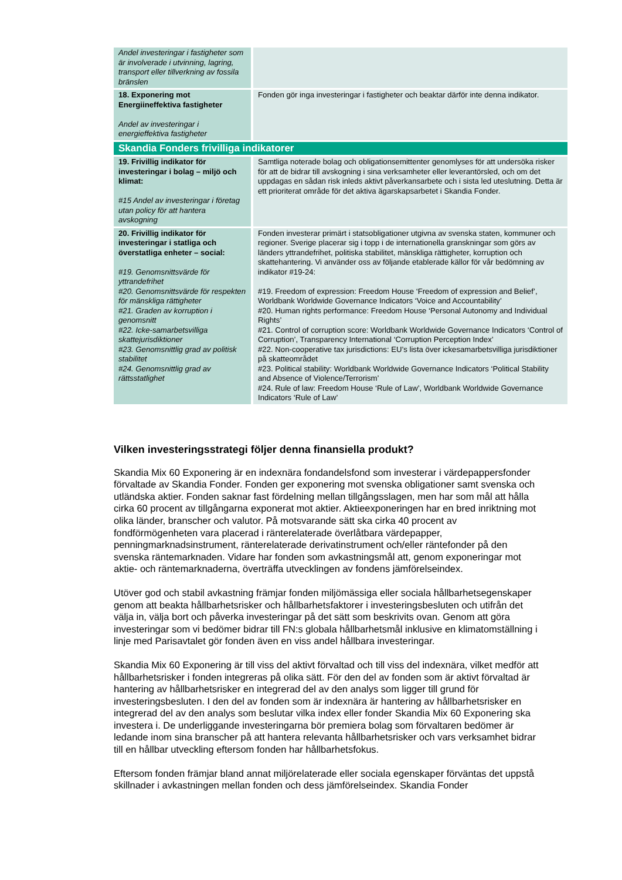| Andel investeringar i fastigheter som är involverade i utvinning, lagring, transport eller tillverkning av fossila bränslen | |
| 18. Exponering mot Energiineffektiva fastigheter Andel av investeringar i energieffektiva fastigheter | Fonden gör inga investeringar i fastigheter och beaktar därför inte denna indikator. |
| Skandia Fonders frivilliga indikatorer | |
| 19. Frivillig indikator för investeringar i bolag – miljö och klimat: #15 Andel av investeringar i företag utan policy för att hantera avskogning | Samtliga noterade bolag och obligationsemittenter genomlyses för att undersöka risker för att de bidrar till avskogning i sina verksamheter eller leverantörsled, och om det uppdagas en sådan risk inleds aktivt påverkansarbete och i sista led uteslutning. Detta är ett prioriterat område för det aktiva ägarskapsarbetet i Skandia Fonder. |
| 20. Frivillig indikator för investeringar i statliga och överstatliga enheter – social: #19. Genomsnittsvärde för yttrandefrihet #20. Genomsnittsvärde för respekten för mänskliga rättigheter #21. Graden av korruption i genomsnitt #22. Icke-samarbetsvilliga skattejurisdiktioner #23. Genomsnittlig grad av politisk stabilitet #24. Genomsnittlig grad av rättsstatlighet | Fonden investerar primärt i statsobligationer utgivna av svenska staten, kommuner och regioner. Sverige placerar sig i topp i de internationella granskningar som görs av länders yttrandefrihet, politiska stabilitet, mänskliga rättigheter, korruption och skattehantering. Vi använder oss av följande etablerade källor för vår bedömning av indikator #19-24: #19. Freedom of expression: Freedom House ‘Freedom of expression and Belief’, Worldbank Worldwide Governance Indicators ‘Voice and Accountability’ #20. Human rights performance: Freedom House ‘Personal Autonomy and Individual Rights’ #21. Control of corruption score: Worldbank Worldwide Governance Indicators ‘Control of Corruption’, Transparency International ‘Corruption Perception Index’ #22. Non-cooperative tax jurisdictions: EU’s lista över ickesamarbetsvilliga jurisdiktioner på skatteområdet #23. Political stability: Worldbank Worldwide Governance Indicators ‘Political Stability and Absence of Violence/Terrorism’ #24. Rule of law: Freedom House ‘Rule of Law’, Worldbank Worldwide Governance Indicators ‘Rule of Law’ |
Vilken investeringsstrategi följer denna finansiella produkt?
Skandia Mix 60 Exponering är en indexnära fondandelsfond som investerar i värdepappersfonder förvaltade av Skandia Fonder. Fonden ger exponering mot svenska obligationer samt svenska och utländska aktier. Fonden saknar fast fördelning mellan tillgångsslagen, men har som mål att hålla cirka 60 procent av tillgångarna exponerat mot aktier. Aktieexponeringen har en bred inriktning mot olika länder, branscher och valutor. På motsvarande sätt ska cirka 40 procent av fondförmögenheten vara placerad i ränterelaterade överlåtbara värdepapper, penningmarknadsinstrument, ränterelaterade derivatinstrument och/eller räntefonder på den svenska räntemarknaden. Vidare har fonden som avkastningsmål att, genom exponeringar mot aktie- och räntemarknaderna, överträffa utvecklingen av fondens jämförelseindex.
Utöver god och stabil avkastning främjar fonden miljömässiga eller sociala hållbarhetsegenskaper genom att beakta hållbarhetsrisker och hållbarhetsfaktorer i investeringsbesluten och utifrån det välja in, välja bort och påverka investeringar på det sätt som beskrivits ovan. Genom att göra investeringar som vi bedömer bidrar till FN:s globala hållbarhetsmål inklusive en klimatomställning i linje med Parisavtalet gör fonden även en viss andel hållbara investeringar.
Skandia Mix 60 Exponering är till viss del aktivt förvaltad och till viss del indexnära, vilket medför att hållbarhetsrisker i fonden integreras på olika sätt. För den del av fonden som är aktivt förvaltad är hantering av hållbarhetsrisker en integrerad del av den analys som ligger till grund för investeringsbesluten. I den del av fonden som är indexnära är hantering av hållbarhetsrisker en integrerad del av den analys som beslutar vilka index eller fonder Skandia Mix 60 Exponering ska investera i. De underliggande investeringarna bör premiera bolag som förvaltaren bedömer är ledande inom sina branscher på att hantera relevanta hållbarhetsrisker och vars verksamhet bidrar till en hållbar utveckling eftersom fonden har hållbarhetsfokus.
Eftersom fonden främjar bland annat miljörelaterade eller sociala egenskaper förväntas det uppstå skillnader i avkastningen mellan fonden och dess jämförelseindex. Skandia Fonder